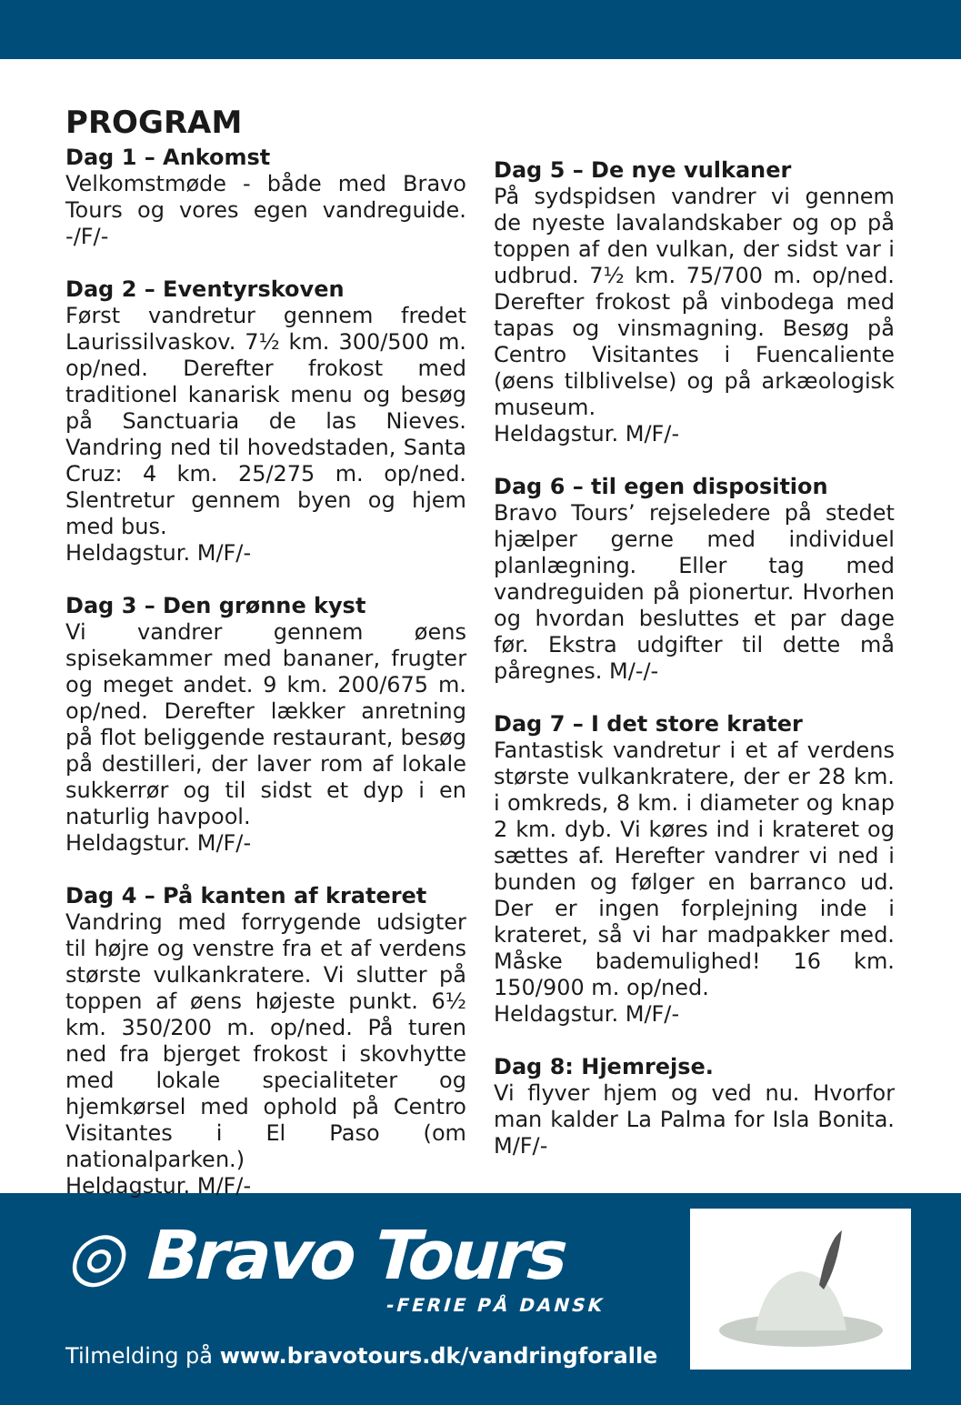PROGRAM
Dag 1 – Ankomst
Velkomstmøde - både med Bravo Tours og vores egen vandreguide. -/F/-
Dag 2 – Eventyrskoven
Først vandretur gennem fredet Laurissilvaskov. 7½ km. 300/500 m. op/ned. Derefter frokost med traditionel kanarisk menu og besøg på Sanctuaria de las Nieves. Vandring ned til hovedstaden, Santa Cruz: 4 km. 25/275 m. op/ned. Slentretur gennem byen og hjem med bus.
Heldagstur. M/F/-
Dag 3 – Den grønne kyst
Vi vandrer gennem øens spisekammer med bananer, frugter og meget andet. 9 km. 200/675 m. op/ned. Derefter lækker anretning på flot beliggende restaurant, besøg på destilleri, der laver rom af lokale sukkerrør og til sidst et dyp i en naturlig havpool.
Heldagstur. M/F/-
Dag 4 – På kanten af krateret
Vandring med forrygende udsigter til højre og venstre fra et af verdens største vulkankratere. Vi slutter på toppen af øens højeste punkt. 6½ km. 350/200 m. op/ned. På turen ned fra bjerget frokost i skovhytte med lokale specialiteter og hjemkørsel med ophold på Centro Visitantes i El Paso (om nationalparken.)
Heldagstur. M/F/-
Dag 5 – De nye vulkaner
På sydspidsen vandrer vi gennem de nyeste lavalandskaber og op på toppen af den vulkan, der sidst var i udbrud. 7½ km. 75/700 m. op/ned. Derefter frokost på vinbodega med tapas og vinsmagning. Besøg på Centro Visitantes i Fuencaliente (øens tilblivelse) og på arkæologisk museum.
Heldagstur. M/F/-
Dag 6 – til egen disposition
Bravo Tours’ rejseledere på stedet hjælper gerne med individuel planlægning. Eller tag med vandreguiden på pionertur. Hvorhen og hvordan besluttes et par dage før. Ekstra udgifter til dette må påregnes. M/-/-
Dag 7 – I det store krater
Fantastisk vandretur i et af verdens største vulkankratere, der er 28 km. i omkreds, 8 km. i diameter og knap 2 km. dyb. Vi køres ind i krateret og sættes af. Herefter vandrer vi ned i bunden og følger en barranco ud. Der er ingen forplejning inde i krateret, så vi har madpakker med. Måske bademulighed! 16 km. 150/900 m. op/ned.
Heldagstur. M/F/-
Dag 8: Hjemrejse.
Vi flyver hjem og ved nu. Hvorfor man kalder La Palma for Isla Bonita. M/F/-
◎ Bravo Tours
-FERIE PÅ DANSK
Tilmelding på www.bravotours.dk/vandringforalle